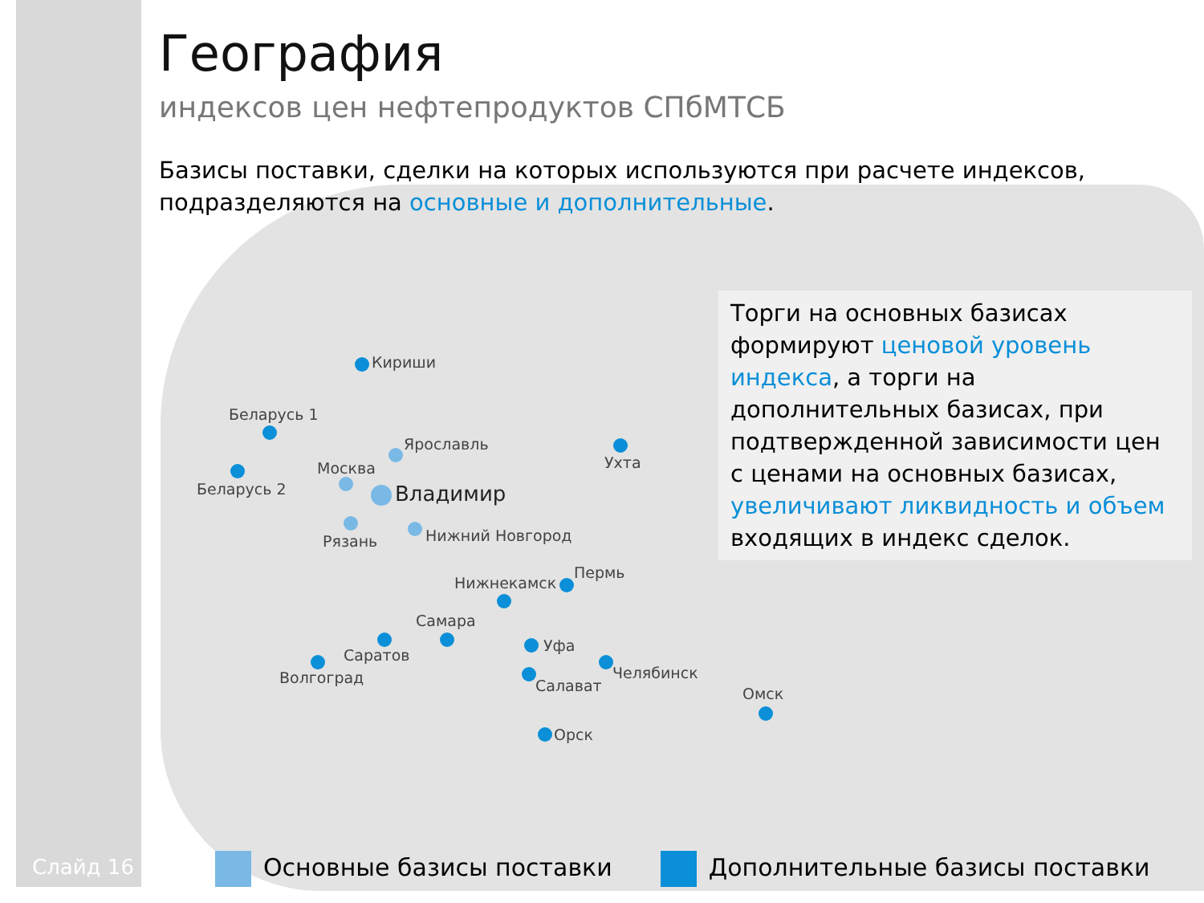География
индексов цен нефтепродуктов СПбМТСБ
Базисы поставки, сделки на которых используются при расчете индексов, подразделяются на основные и дополнительные.
Торги на основных базисах формируют ценовой уровень индекса, а торги на дополнительных базисах, при подтвержденной зависимости цен с ценами на основных базисах, увеличивают ликвидность и объем входящих в индекс сделок.
Кириши
Беларусь 1
Беларусь 2
Ярославль
Москва
Владимир
Рязань Нижний Новгород
Ухта
Нижнекамск
Пермь
Самара
Саратов
Волгоград
Уфа
Салават
Челябинск
Омск
Орск
Основные базисы поставки Дополнительные базисы поставки
Слайд 16